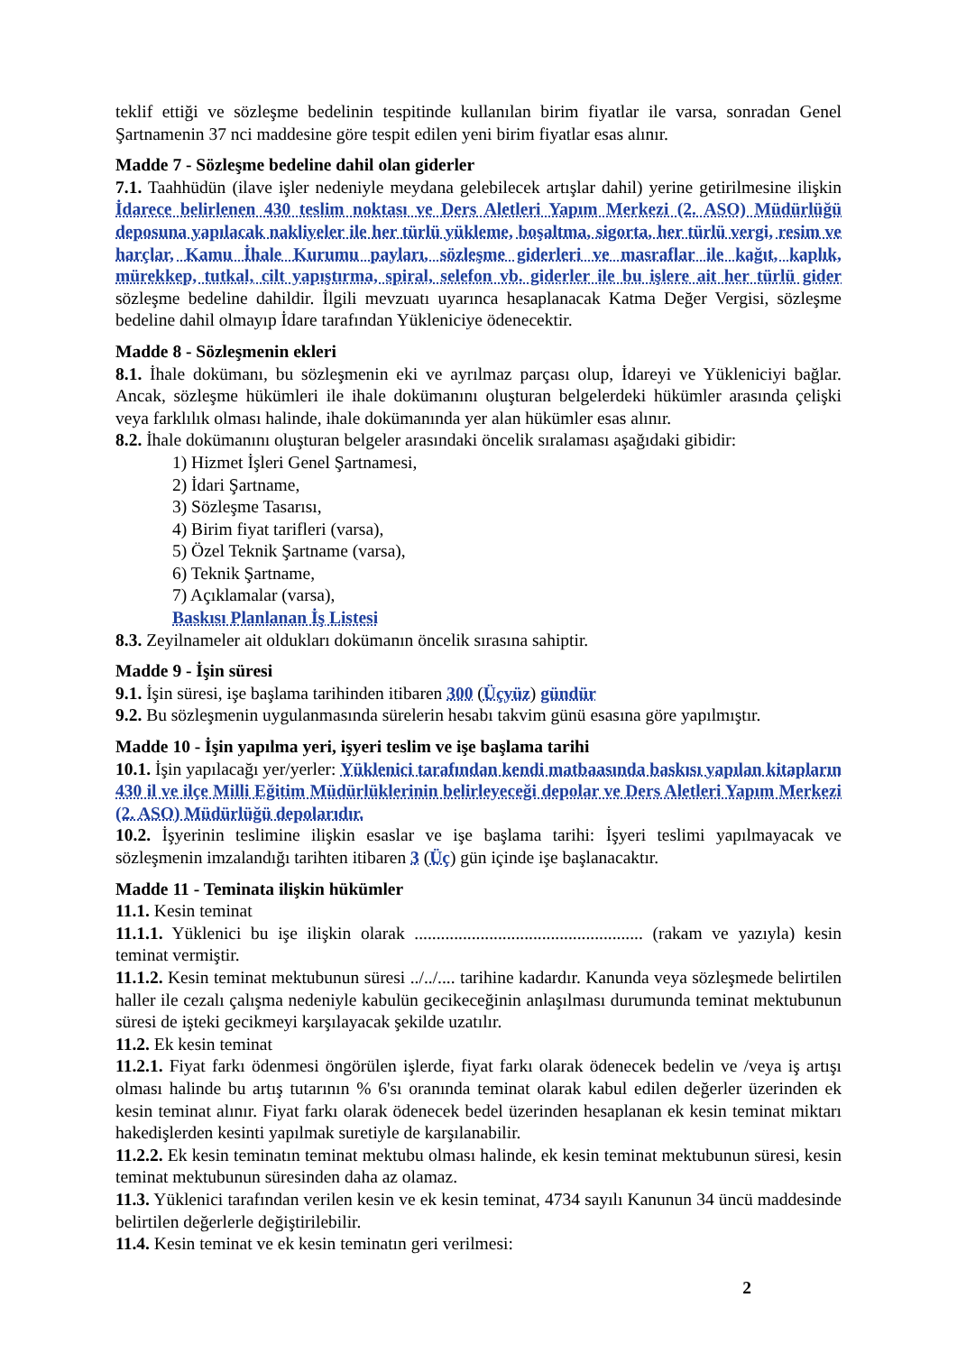teklif ettiği ve sözleşme bedelinin tespitinde kullanılan birim fiyatlar ile varsa, sonradan Genel Şartnamenin 37 nci maddesine göre tespit edilen yeni birim fiyatlar esas alınır.
Madde 7 - Sözleşme bedeline dahil olan giderler
7.1. Taahhüdün (ilave işler nedeniyle meydana gelebilecek artışlar dahil) yerine getirilmesine ilişkin İdarece belirlenen 430 teslim noktası ve Ders Aletleri Yapım Merkezi (2. ASO) Müdürlüğü deposuna yapılacak nakliyeler ile her türlü yükleme, boşaltma, sigorta, her türlü vergi, resim ve harçlar, Kamu İhale Kurumu payları, sözleşme giderleri ve masraflar ile kağıt, kaplık, mürekkep, tutkal, cilt yapıştırma, spiral, selefon vb. giderler ile bu işlere ait her türlü gider sözleşme bedeline dahildir. İlgili mevzuatı uyarınca hesaplanacak Katma Değer Vergisi, sözleşme bedeline dahil olmayıp İdare tarafından Yükleniciye ödenecektir.
Madde 8 - Sözleşmenin ekleri
8.1. İhale dokümanı, bu sözleşmenin eki ve ayrılmaz parçası olup, İdareyi ve Yükleniciyi bağlar. Ancak, sözleşme hükümleri ile ihale dokümanını oluşturan belgelerdeki hükümler arasında çelişki veya farklılık olması halinde, ihale dokümanında yer alan hükümler esas alınır.
8.2. İhale dokümanını oluşturan belgeler arasındaki öncelik sıralaması aşağıdaki gibidir:
1) Hizmet İşleri Genel Şartnamesi,
2) İdari Şartname,
3) Sözleşme Tasarısı,
4) Birim fiyat tarifleri (varsa),
5) Özel Teknik Şartname (varsa),
6) Teknik Şartname,
7) Açıklamalar (varsa),
Baskısı Planlanan İş Listesi
8.3. Zeyilnameler ait oldukları dokümanın öncelik sırasına sahiptir.
Madde 9 - İşin süresi
9.1. İşin süresi, işe başlama tarihinden itibaren 300 (Üçyüz) gündür
9.2. Bu sözleşmenin uygulanmasında sürelerin hesabı takvim günü esasına göre yapılmıştır.
Madde 10 - İşin yapılma yeri, işyeri teslim ve işe başlama tarihi
10.1. İşin yapılacağı yer/yerler: Yüklenici tarafından kendi matbaasında baskısı yapılan kitapların 430 il ve ilçe Milli Eğitim Müdürlüklerinin belirleyeceği depolar ve Ders Aletleri Yapım Merkezi (2. ASO) Müdürlüğü depolarıdır.
10.2. İşyerinin teslimine ilişkin esaslar ve işe başlama tarihi: İşyeri teslimi yapılmayacak ve sözleşmenin imzalandığı tarihten itibaren 3 (Üç) gün içinde işe başlanacaktır.
Madde 11 - Teminata ilişkin hükümler
11.1. Kesin teminat
11.1.1. Yüklenici bu işe ilişkin olarak .................................................... (rakam ve yazıyla) kesin teminat vermiştir.
11.1.2. Kesin teminat mektubunun süresi ../../.... tarihine kadardır. Kanunda veya sözleşmede belirtilen haller ile cezalı çalışma nedeniyle kabulün gecikeceğinin anlaşılması durumunda teminat mektubunun süresi de işteki gecikmeyi karşılayacak şekilde uzatılır.
11.2. Ek kesin teminat
11.2.1. Fiyat farkı ödenmesi öngörülen işlerde, fiyat farkı olarak ödenecek bedelin ve /veya iş artışı olması halinde bu artış tutarının % 6'sı oranında teminat olarak kabul edilen değerler üzerinden ek kesin teminat alınır. Fiyat farkı olarak ödenecek bedel üzerinden hesaplanan ek kesin teminat miktarı hakedişlerden kesinti yapılmak suretiyle de karşılanabilir.
11.2.2. Ek kesin teminatın teminat mektubu olması halinde, ek kesin teminat mektubunun süresi, kesin teminat mektubunun süresinden daha az olamaz.
11.3. Yüklenici tarafından verilen kesin ve ek kesin teminat, 4734 sayılı Kanunun 34 üncü maddesinde belirtilen değerlerle değiştirilebilir.
11.4. Kesin teminat ve ek kesin teminatın geri verilmesi:
2